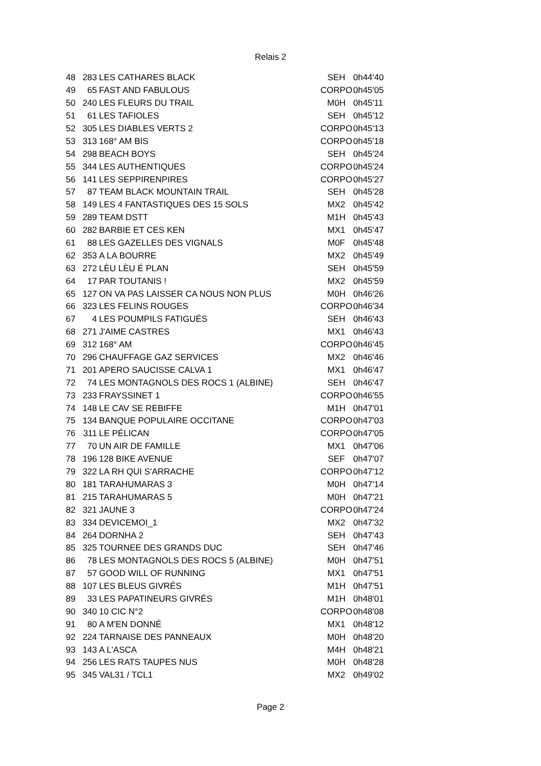Relais 2
| 48 | 283 | LES CATHARES BLACK | SEH | 0h44'40 |
| 49 | 65 | FAST AND FABULOUS | CORPO | 0h45'05 |
| 50 | 240 | LES FLEURS DU TRAIL | M0H | 0h45'11 |
| 51 | 61 | LES TAFIOLES | SEH | 0h45'12 |
| 52 | 305 | LES DIABLES VERTS 2 | CORPO | 0h45'13 |
| 53 | 313 | 168° AM BIS | CORPO | 0h45'18 |
| 54 | 298 | BEACH BOYS | SEH | 0h45'24 |
| 55 | 344 | LES AUTHENTIQUES | CORPO | 0h45'24 |
| 56 | 141 | LES SEPPIRENPIRES | CORPO | 0h45'27 |
| 57 | 87 | TEAM BLACK MOUNTAIN TRAIL | SEH | 0h45'28 |
| 58 | 149 | LES 4 FANTASTIQUES DES 15 SOLS | MX2 | 0h45'42 |
| 59 | 289 | TEAM DSTT | M1H | 0h45'43 |
| 60 | 282 | BARBIE ET CES KEN | MX1 | 0h45'47 |
| 61 | 88 | LES GAZELLES DES VIGNALS | M0F | 0h45'48 |
| 62 | 353 | A LA BOURRE | MX2 | 0h45'49 |
| 63 | 272 | LÈU LÈU É PLAN | SEH | 0h45'59 |
| 64 | 17 | PAR TOUTANIS ! | MX2 | 0h45'59 |
| 65 | 127 | ON VA PAS LAISSER CA NOUS NON PLUS | M0H | 0h46'26 |
| 66 | 323 | LES FELINS ROUGES | CORPO | 0h46'34 |
| 67 | 4 | LES POUMPILS FATIGUÉS | SEH | 0h46'43 |
| 68 | 271 | J'AIME CASTRES | MX1 | 0h46'43 |
| 69 | 312 | 168° AM | CORPO | 0h46'45 |
| 70 | 296 | CHAUFFAGE GAZ SERVICES | MX2 | 0h46'46 |
| 71 | 201 | APERO SAUCISSE CALVA 1 | MX1 | 0h46'47 |
| 72 | 74 | LES MONTAGNOLS DES ROCS 1 (ALBINE) | SEH | 0h46'47 |
| 73 | 233 | FRAYSSINET 1 | CORPO | 0h46'55 |
| 74 | 148 | LE CAV SE REBIFFE | M1H | 0h47'01 |
| 75 | 134 | BANQUE POPULAIRE OCCITANE | CORPO | 0h47'03 |
| 76 | 311 | LE PÉLICAN | CORPO | 0h47'05 |
| 77 | 70 | UN AIR DE FAMILLE | MX1 | 0h47'06 |
| 78 | 196 | 128 BIKE AVENUE | SEF | 0h47'07 |
| 79 | 322 | LA RH QUI S'ARRACHE | CORPO | 0h47'12 |
| 80 | 181 | TARAHUMARAS 3 | M0H | 0h47'14 |
| 81 | 215 | TARAHUMARAS 5 | M0H | 0h47'21 |
| 82 | 321 | JAUNE 3 | CORPO | 0h47'24 |
| 83 | 334 | DEVICEMOI_1 | MX2 | 0h47'32 |
| 84 | 264 | DORNHA 2 | SEH | 0h47'43 |
| 85 | 325 | TOURNEE DES GRANDS DUC | SEH | 0h47'46 |
| 86 | 78 | LES MONTAGNOLS DES ROCS 5 (ALBINE) | M0H | 0h47'51 |
| 87 | 57 | GOOD WILL OF RUNNING | MX1 | 0h47'51 |
| 88 | 107 | LES BLEUS GIVRÉS | M1H | 0h47'51 |
| 89 | 33 | LES PAPATINEURS GIVRÉS | M1H | 0h48'01 |
| 90 | 340 | 10 CIC N°2 | CORPO | 0h48'08 |
| 91 | 80 | A M'EN DONNÉ | MX1 | 0h48'12 |
| 92 | 224 | TARNAISE DES PANNEAUX | M0H | 0h48'20 |
| 93 | 143 | A L'ASCA | M4H | 0h48'21 |
| 94 | 256 | LES RATS TAUPES NUS | M0H | 0h48'28 |
| 95 | 345 | VAL31 / TCL1 | MX2 | 0h49'02 |
Page 2